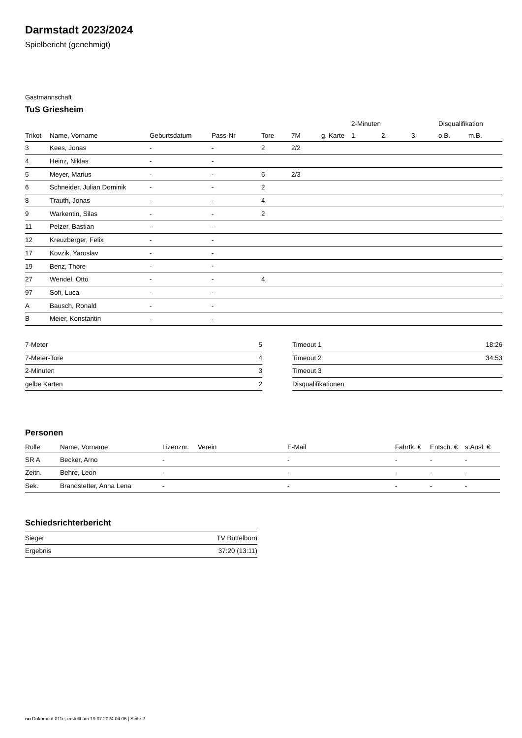Darmstadt 2023/2024
Spielbericht (genehmigt)
Gastmannschaft
TuS Griesheim
| | | | | | | | 2-Minuten | | | Disqualifikation | |
| --- | --- | --- | --- | --- | --- | --- | --- | --- | --- | --- | --- |
| Trikot | Name, Vorname | Geburtsdatum | Pass-Nr | Tore | 7M | g. Karte | 1. | 2. | 3. | o.B. | m.B. |
| 3 | Kees, Jonas | - | - | 2 | 2/2 | | | | | | |
| 4 | Heinz, Niklas | - | - | | | | | | | | |
| 5 | Meyer, Marius | - | - | 6 | 2/3 | | | | | | |
| 6 | Schneider, Julian Dominik | - | - | 2 | | | | | | | |
| 8 | Trauth, Jonas | - | - | 4 | | | | | | | |
| 9 | Warkentin, Silas | - | - | 2 | | | | | | | |
| 11 | Pelzer, Bastian | - | - | | | | | | | | |
| 12 | Kreuzberger, Felix | - | - | | | | | | | | |
| 17 | Kovzik, Yaroslav | - | - | | | | | | | | |
| 19 | Benz, Thore | - | - | | | | | | | | |
| 27 | Wendel, Otto | - | - | 4 | | | | | | | |
| 97 | Sofi, Luca | - | - | | | | | | | | |
| A | Bausch, Ronald | - | - | | | | | | | | |
| B | Meier, Konstantin | - | - | | | | | | | | |
| 7-Meter | 5 |
| 7-Meter-Tore | 4 |
| 2-Minuten | 3 |
| gelbe Karten | 2 |
| Timeout 1 | 18:26 |
| Timeout 2 | 34:53 |
| Timeout 3 | |
| Disqualifikationen | |
Personen
| Rolle | Name, Vorname | Lizenznr. | Verein | E-Mail | Fahrtk. € | Entsch. € | s.Ausl. € |
| --- | --- | --- | --- | --- | --- | --- | --- |
| SR A | Becker, Arno | - | | - | - | - | - |
| Zeitn. | Behre, Leon | - | | - | - | - | - |
| Sek. | Brandstetter, Anna Lena | - | | - | - | - | - |
Schiedsrichterbericht
| Sieger | TV Büttelborn |
| Ergebnis | 37:20 (13:11) |
nu.Dokument 011e, erstellt am 19.07.2024 04:06 | Seite 2